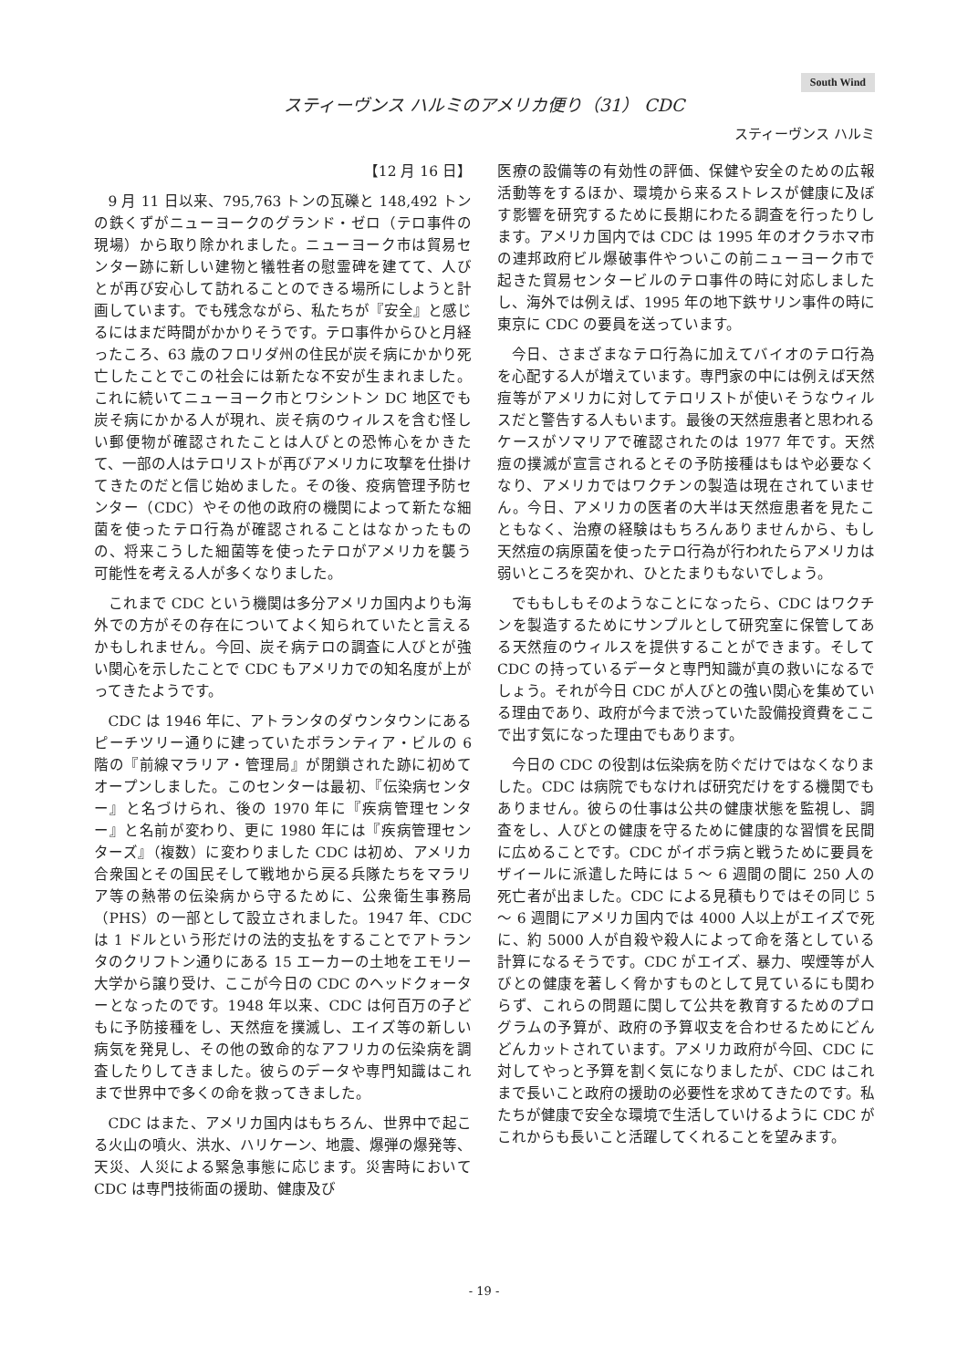South Wind
スティーヴンス ハルミのアメリカ便り（31） CDC
スティーヴンス ハルミ
【12 月 16 日】
9 月 11 日以来、795,763 トンの瓦礫と 148,492 トンの鉄くずがニューヨークのグランド・ゼロ（テロ事件の現場）から取り除かれました。ニューヨーク市は貿易センター跡に新しい建物と犠牲者の慰霊碑を建てて、人びとが再び安心して訪れることのできる場所にしようと計画しています。でも残念ながら、私たちが『安全』と感じるにはまだ時間がかかりそうです。テロ事件からひと月経ったころ、63 歳のフロリダ州の住民が炭そ病にかかり死亡したことでこの社会には新たな不安が生まれました。これに続いてニューヨーク市とワシントン DC 地区でも炭そ病にかかる人が現れ、炭そ病のウィルスを含む怪しい郵便物が確認されたことは人びとの恐怖心をかきたて、一部の人はテロリストが再びアメリカに攻撃を仕掛けてきたのだと信じ始めました。その後、疫病管理予防センター（CDC）やその他の政府の機関によって新たな細菌を使ったテロ行為が確認されることはなかったものの、将来こうした細菌等を使ったテロがアメリカを襲う可能性を考える人が多くなりました。
これまで CDC という機関は多分アメリカ国内よりも海外での方がその存在についてよく知られていたと言えるかもしれません。今回、炭そ病テロの調査に人びとが強い関心を示したことで CDC もアメリカでの知名度が上がってきたようです。
CDC は 1946 年に、アトランタのダウンタウンにあるピーチツリー通りに建っていたボランティア・ビルの 6 階の『前線マラリア・管理局』が閉鎖された跡に初めてオープンしました。このセンターは最初、『伝染病センター』と名づけられ、後の 1970 年に『疾病管理センター』と名前が変わり、更に 1980 年には『疾病管理センターズ』（複数）に変わりました CDC は初め、アメリカ合衆国とその国民そして戦地から戻る兵隊たちをマラリア等の熱帯の伝染病から守るために、公衆衛生事務局（PHS）の一部として設立されました。1947 年、CDC は 1 ドルという形だけの法的支払をすることでアトランタのクリフトン通りにある 15 エーカーの土地をエモリー大学から譲り受け、ここが今日の CDC のヘッドクォーターとなったのです。1948 年以来、CDC は何百万の子どもに予防接種をし、天然痘を撲滅し、エイズ等の新しい病気を発見し、その他の致命的なアフリカの伝染病を調査したりしてきました。彼らのデータや専門知識はこれまで世界中で多くの命を救ってきました。
CDC はまた、アメリカ国内はもちろん、世界中で起こる火山の噴火、洪水、ハリケーン、地震、爆弾の爆発等、天災、人災による緊急事態に応じます。災害時において CDC は専門技術面の援助、健康及び
医療の設備等の有効性の評価、保健や安全のための広報活動等をするほか、環境から来るストレスが健康に及ぼす影響を研究するために長期にわたる調査を行ったりします。アメリカ国内では CDC は 1995 年のオクラホマ市の連邦政府ビル爆破事件やついこの前ニューヨーク市で起きた貿易センタービルのテロ事件の時に対応しましたし、海外では例えば、1995 年の地下鉄サリン事件の時に東京に CDC の要員を送っています。
今日、さまざまなテロ行為に加えてバイオのテロ行為を心配する人が増えています。専門家の中には例えば天然痘等がアメリカに対してテロリストが使いそうなウィルスだと警告する人もいます。最後の天然痘患者と思われるケースがソマリアで確認されたのは 1977 年です。天然痘の撲滅が宣言されるとその予防接種はもはや必要なくなり、アメリカではワクチンの製造は現在されていません。今日、アメリカの医者の大半は天然痘患者を見たこともなく、治療の経験はもちろんありませんから、もし天然痘の病原菌を使ったテロ行為が行われたらアメリカは弱いところを突かれ、ひとたまりもないでしょう。
でももしもそのようなことになったら、CDC はワクチンを製造するためにサンプルとして研究室に保管してある天然痘のウィルスを提供することができます。そして CDC の持っているデータと専門知識が真の救いになるでしょう。それが今日 CDC が人びとの強い関心を集めている理由であり、政府が今まで渋っていた設備投資費をここで出す気になった理由でもあります。
今日の CDC の役割は伝染病を防ぐだけではなくなりました。CDC は病院でもなければ研究だけをする機関でもありません。彼らの仕事は公共の健康状態を監視し、調査をし、人びとの健康を守るために健康的な習慣を民間に広めることです。CDC がイボラ病と戦うために要員をザイールに派遣した時には 5 〜 6 週間の間に 250 人の死亡者が出ました。CDC による見積もりではその同じ 5 〜 6 週間にアメリカ国内では 4000 人以上がエイズで死に、約 5000 人が自殺や殺人によって命を落としている計算になるそうです。CDC がエイズ、暴力、喫煙等が人びとの健康を著しく脅かすものとして見ているにも関わらず、これらの問題に関して公共を教育するためのプログラムの予算が、政府の予算収支を合わせるためにどんどんカットされています。アメリカ政府が今回、CDC に対してやっと予算を割く気になりましたが、CDC はこれまで長いこと政府の援助の必要性を求めてきたのです。私たちが健康で安全な環境で生活していけるように CDC がこれからも長いこと活躍してくれることを望みます。
- 19 -